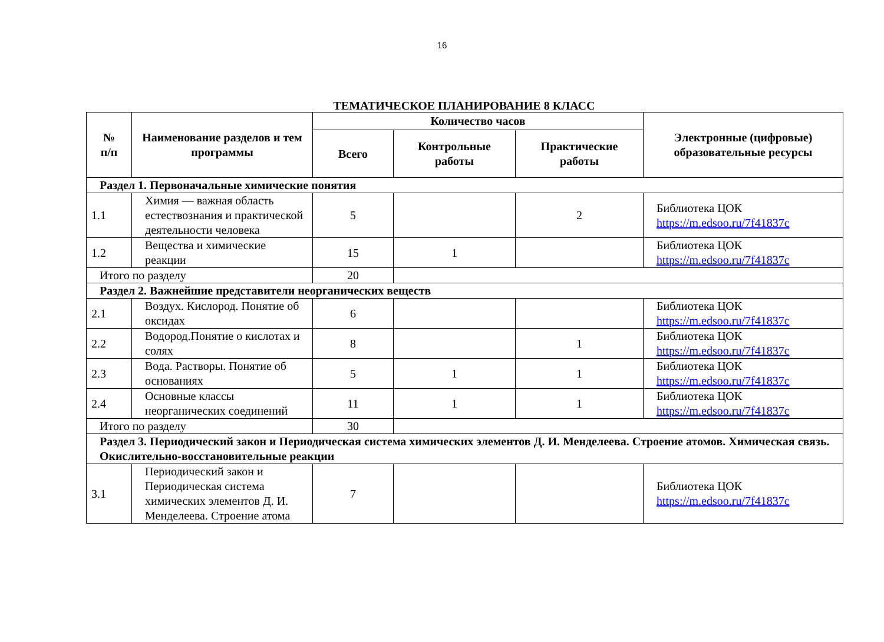16
ТЕМАТИЧЕСКОЕ ПЛАНИРОВАНИЕ 8 КЛАСС
| № п/п | Наименование разделов и тем программы | Количество часов | | | Электронные (цифровые) образовательные ресурсы |
| --- | --- | --- | --- | --- | --- |
| | | Всего | Контрольные работы | Практические работы | |
| Раздел 1. Первоначальные химические понятия | | | | | |
| 1.1 | Химия — важная область естествознания и практической деятельности человека | 5 | | 2 | Библиотека ЦОК https://m.edsoo.ru/7f41837c |
| 1.2 | Вещества и химические реакции | 15 | 1 | | Библиотека ЦОК https://m.edsoo.ru/7f41837c |
| Итого по разделу | | 20 | | | |
| Раздел 2. Важнейшие представители неорганических веществ | | | | | |
| 2.1 | Воздух. Кислород. Понятие об оксидах | 6 | | | Библиотека ЦОК https://m.edsoo.ru/7f41837c |
| 2.2 | Водород.Понятие о кислотах и солях | 8 | | 1 | Библиотека ЦОК https://m.edsoo.ru/7f41837c |
| 2.3 | Вода. Растворы. Понятие об основаниях | 5 | 1 | 1 | Библиотека ЦОК https://m.edsoo.ru/7f41837c |
| 2.4 | Основные классы неорганических соединений | 11 | 1 | 1 | Библиотека ЦОК https://m.edsoo.ru/7f41837c |
| Итого по разделу | | 30 | | | |
| Раздел 3. Периодический закон и Периодическая система химических элементов Д. И. Менделеева. Строение атомов. Химическая связь. Окислительно-восстановительные реакции | | | | | |
| 3.1 | Периодический закон и Периодическая система химических элементов Д. И. Менделеева. Строение атома | 7 | | | Библиотека ЦОК https://m.edsoo.ru/7f41837c |